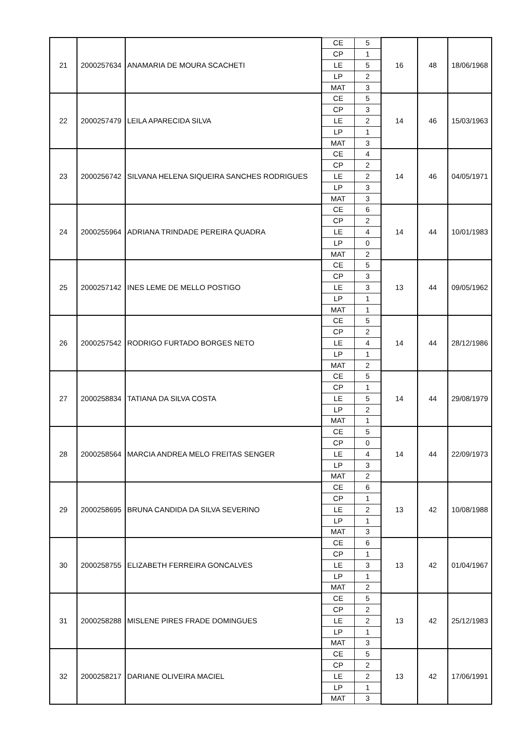| 21 | 2000257634 | ANAMARIA DE MOURA SCACHETI | CE | 5 | 16 | 48 | 18/06/1968 |
| | | | CP | 1 | | | |
| | | | LE | 5 | | | |
| | | | LP | 2 | | | |
| | | | MAT | 3 | | | |
| 22 | 2000257479 | LEILA APARECIDA SILVA | CE | 5 | 14 | 46 | 15/03/1963 |
| | | | CP | 3 | | | |
| | | | LE | 2 | | | |
| | | | LP | 1 | | | |
| | | | MAT | 3 | | | |
| 23 | 2000256742 | SILVANA HELENA SIQUEIRA SANCHES RODRIGUES | CE | 4 | 14 | 46 | 04/05/1971 |
| | | | CP | 2 | | | |
| | | | LE | 2 | | | |
| | | | LP | 3 | | | |
| | | | MAT | 3 | | | |
| 24 | 2000255964 | ADRIANA TRINDADE PEREIRA QUADRA | CE | 6 | 14 | 44 | 10/01/1983 |
| | | | CP | 2 | | | |
| | | | LE | 4 | | | |
| | | | LP | 0 | | | |
| | | | MAT | 2 | | | |
| 25 | 2000257142 | INES LEME DE MELLO POSTIGO | CE | 5 | 13 | 44 | 09/05/1962 |
| | | | CP | 3 | | | |
| | | | LE | 3 | | | |
| | | | LP | 1 | | | |
| | | | MAT | 1 | | | |
| 26 | 2000257542 | RODRIGO FURTADO BORGES NETO | CE | 5 | 14 | 44 | 28/12/1986 |
| | | | CP | 2 | | | |
| | | | LE | 4 | | | |
| | | | LP | 1 | | | |
| | | | MAT | 2 | | | |
| 27 | 2000258834 | TATIANA DA SILVA COSTA | CE | 5 | 14 | 44 | 29/08/1979 |
| | | | CP | 1 | | | |
| | | | LE | 5 | | | |
| | | | LP | 2 | | | |
| | | | MAT | 1 | | | |
| 28 | 2000258564 | MARCIA ANDREA MELO FREITAS SENGER | CE | 5 | 14 | 44 | 22/09/1973 |
| | | | CP | 0 | | | |
| | | | LE | 4 | | | |
| | | | LP | 3 | | | |
| | | | MAT | 2 | | | |
| 29 | 2000258695 | BRUNA CANDIDA DA SILVA SEVERINO | CE | 6 | 13 | 42 | 10/08/1988 |
| | | | CP | 1 | | | |
| | | | LE | 2 | | | |
| | | | LP | 1 | | | |
| | | | MAT | 3 | | | |
| 30 | 2000258755 | ELIZABETH FERREIRA GONCALVES | CE | 6 | 13 | 42 | 01/04/1967 |
| | | | CP | 1 | | | |
| | | | LE | 3 | | | |
| | | | LP | 1 | | | |
| | | | MAT | 2 | | | |
| 31 | 2000258288 | MISLENE PIRES FRADE DOMINGUES | CE | 5 | 13 | 42 | 25/12/1983 |
| | | | CP | 2 | | | |
| | | | LE | 2 | | | |
| | | | LP | 1 | | | |
| | | | MAT | 3 | | | |
| 32 | 2000258217 | DARIANE OLIVEIRA MACIEL | CE | 5 | 13 | 42 | 17/06/1991 |
| | | | CP | 2 | | | |
| | | | LE | 2 | | | |
| | | | LP | 1 | | | |
| | | | MAT | 3 | | | |